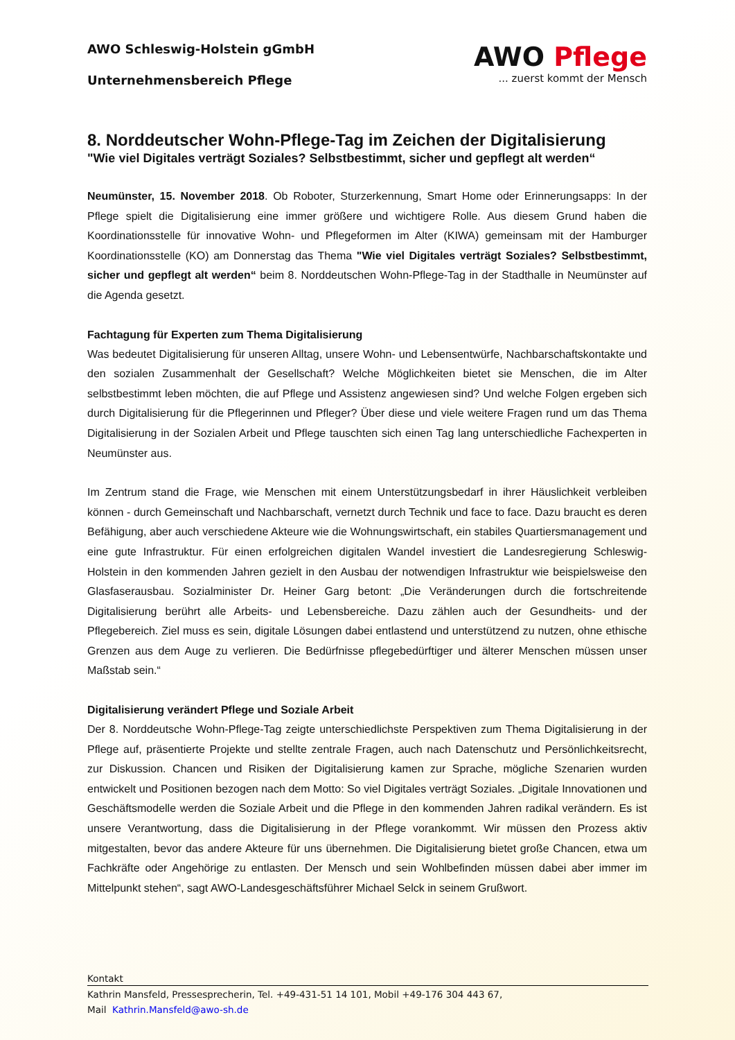AWO Schleswig-Holstein gGmbH
Unternehmensbereich Pflege
AWO Pflege
... zuerst kommt der Mensch
8. Norddeutscher Wohn-Pflege-Tag im Zeichen der Digitalisierung
"Wie viel Digitales verträgt Soziales? Selbstbestimmt, sicher und gepflegt alt werden“
Neumünster, 15. November 2018. Ob Roboter, Sturzerkennung, Smart Home oder Erinnerungsapps: In der Pflege spielt die Digitalisierung eine immer größere und wichtigere Rolle. Aus diesem Grund haben die Koordinationsstelle für innovative Wohn- und Pflegeformen im Alter (KIWA) gemeinsam mit der Hamburger Koordinationsstelle (KO) am Donnerstag das Thema "Wie viel Digitales verträgt Soziales? Selbstbestimmt, sicher und gepflegt alt werden“ beim 8. Norddeutschen Wohn-Pflege-Tag in der Stadthalle in Neumünster auf die Agenda gesetzt.
Fachtagung für Experten zum Thema Digitalisierung
Was bedeutet Digitalisierung für unseren Alltag, unsere Wohn- und Lebensentwürfe, Nachbarschaftskontakte und den sozialen Zusammenhalt der Gesellschaft? Welche Möglichkeiten bietet sie Menschen, die im Alter selbstbestimmt leben möchten, die auf Pflege und Assistenz angewiesen sind? Und welche Folgen ergeben sich durch Digitalisierung für die Pflegerinnen und Pfleger? Über diese und viele weitere Fragen rund um das Thema Digitalisierung in der Sozialen Arbeit und Pflege tauschten sich einen Tag lang unterschiedliche Fachexperten in Neumünster aus.
Im Zentrum stand die Frage, wie Menschen mit einem Unterstützungsbedarf in ihrer Häuslichkeit verbleiben können - durch Gemeinschaft und Nachbarschaft, vernetzt durch Technik und face to face. Dazu braucht es deren Befähigung, aber auch verschiedene Akteure wie die Wohnungswirtschaft, ein stabiles Quartiersmanagement und eine gute Infrastruktur. Für einen erfolgreichen digitalen Wandel investiert die Landesregierung Schleswig-Holstein in den kommenden Jahren gezielt in den Ausbau der notwendigen Infrastruktur wie beispielsweise den Glasfaserausbau. Sozialminister Dr. Heiner Garg betont: „Die Veränderungen durch die fortschreitende Digitalisierung berührt alle Arbeits- und Lebensbereiche. Dazu zählen auch der Gesundheits- und der Pflegebereich. Ziel muss es sein, digitale Lösungen dabei entlastend und unterstützend zu nutzen, ohne ethische Grenzen aus dem Auge zu verlieren. Die Bedürfnisse pflegebedürftiger und älterer Menschen müssen unser Maßstab sein.“
Digitalisierung verändert Pflege und Soziale Arbeit
Der 8. Norddeutsche Wohn-Pflege-Tag zeigte unterschiedlichste Perspektiven zum Thema Digitalisierung in der Pflege auf, präsentierte Projekte und stellte zentrale Fragen, auch nach Datenschutz und Persönlichkeitsrecht, zur Diskussion. Chancen und Risiken der Digitalisierung kamen zur Sprache, mögliche Szenarien wurden entwickelt und Positionen bezogen nach dem Motto: So viel Digitales verträgt Soziales. „Digitale Innovationen und Geschäftsmodelle werden die Soziale Arbeit und die Pflege in den kommenden Jahren radikal verändern. Es ist unsere Verantwortung, dass die Digitalisierung in der Pflege vorankommt. Wir müssen den Prozess aktiv mitgestalten, bevor das andere Akteure für uns übernehmen. Die Digitalisierung bietet große Chancen, etwa um Fachkräfte oder Angehörige zu entlasten. Der Mensch und sein Wohlbefinden müssen dabei aber immer im Mittelpunkt stehen“, sagt AWO-Landesgeschäftsführer Michael Selck in seinem Grußwort.
Kontakt
Kathrin Mansfeld, Pressesprecherin, Tel. +49-431-51 14 101, Mobil +49-176 304 443 67,
Mail Kathrin.Mansfeld@awo-sh.de